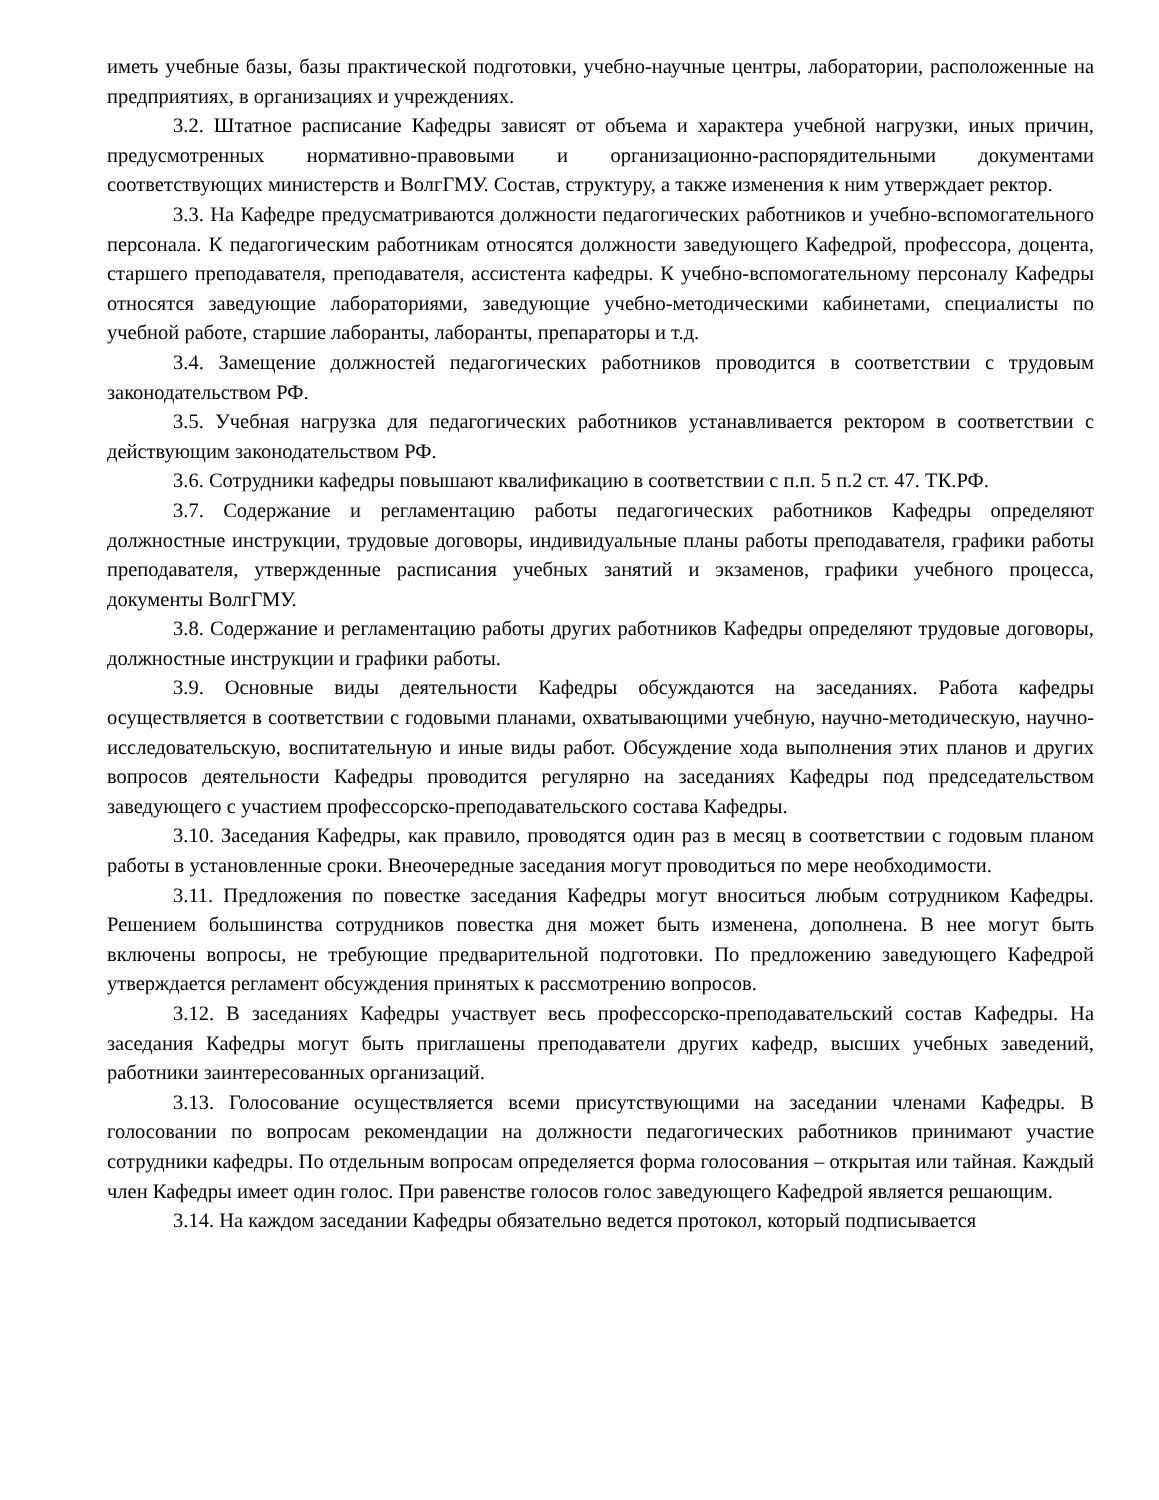иметь учебные базы, базы практической подготовки, учебно-научные центры, лаборатории, расположенные на предприятиях, в организациях и учреждениях.
3.2. Штатное расписание Кафедры зависят от объема и характера учебной нагрузки, иных причин, предусмотренных нормативно-правовыми и организационно-распорядительными документами соответствующих министерств и ВолгГМУ. Состав, структуру, а также изменения к ним утверждает ректор.
3.3. На Кафедре предусматриваются должности педагогических работников и учебно-вспомогательного персонала. К педагогическим работникам относятся должности заведующего Кафедрой, профессора, доцента, старшего преподавателя, преподавателя, ассистента кафедры. К учебно-вспомогательному персоналу Кафедры относятся заведующие лабораториями, заведующие учебно-методическими кабинетами, специалисты по учебной работе, старшие лаборанты, лаборанты, препараторы и т.д.
3.4. Замещение должностей педагогических работников проводится в соответствии с трудовым законодательством РФ.
3.5. Учебная нагрузка для педагогических работников устанавливается ректором в соответствии с действующим законодательством РФ.
3.6. Сотрудники кафедры повышают квалификацию в соответствии с п.п. 5 п.2 ст. 47. ТК.РФ.
3.7. Содержание и регламентацию работы педагогических работников Кафедры определяют должностные инструкции, трудовые договоры, индивидуальные планы работы преподавателя, графики работы преподавателя, утвержденные расписания учебных занятий и экзаменов, графики учебного процесса, документы ВолгГМУ.
3.8. Содержание и регламентацию работы других работников Кафедры определяют трудовые договоры, должностные инструкции и графики работы.
3.9. Основные виды деятельности Кафедры обсуждаются на заседаниях. Работа кафедры осуществляется в соответствии с годовыми планами, охватывающими учебную, научно-методическую, научно-исследовательскую, воспитательную и иные виды работ. Обсуждение хода выполнения этих планов и других вопросов деятельности Кафедры проводится регулярно на заседаниях Кафедры под председательством заведующего с участием профессорско-преподавательского состава Кафедры.
3.10. Заседания Кафедры, как правило, проводятся один раз в месяц в соответствии с годовым планом работы в установленные сроки. Внеочередные заседания могут проводиться по мере необходимости.
3.11. Предложения по повестке заседания Кафедры могут вноситься любым сотрудником Кафедры. Решением большинства сотрудников повестка дня может быть изменена, дополнена. В нее могут быть включены вопросы, не требующие предварительной подготовки. По предложению заведующего Кафедрой утверждается регламент обсуждения принятых к рассмотрению вопросов.
3.12. В заседаниях Кафедры участвует весь профессорско-преподавательский состав Кафедры. На заседания Кафедры могут быть приглашены преподаватели других кафедр, высших учебных заведений, работники заинтересованных организаций.
3.13. Голосование осуществляется всеми присутствующими на заседании членами Кафедры. В голосовании по вопросам рекомендации на должности педагогических работников принимают участие сотрудники кафедры. По отдельным вопросам определяется форма голосования – открытая или тайная. Каждый член Кафедры имеет один голос. При равенстве голосов голос заведующего Кафедрой является решающим.
3.14. На каждом заседании Кафедры обязательно ведется протокол, который подписывается